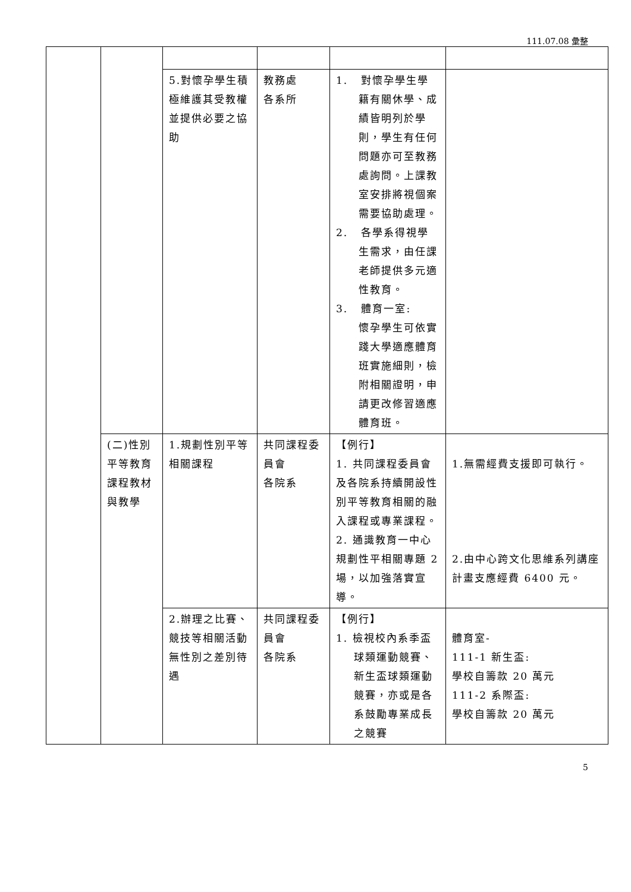111.07.08 彙整
| | | 5.對懷孕學生積極維護其受教權並提供必要之協助 | 教務處 各系所 | 1. 對懷孕學生學籍有關休學、成績皆明列於學則，學生有任何問題亦可至教務處詢問。上課教室安排將視個案需要協助處理。 2. 各學系得視學生需求，由任課老師提供多元適性教育。 3. 體育一室: 懷孕學生可依實踐大學適應體育班實施細則，檢附相關證明，申請更改修習適應體育班。 | |
| | (二)性別平等教育課程教材與教學 | 1.規劃性別平等相關課程 | 共同課程委員會 各院系 | 【例行】 1. 共同課程委員會及各院系持續開設性別平等教育相關的融入課程或專業課程。 2. 通識教育一中心規劃性平相關專題 2 場，以加強落實宣導。 | 1.無需經費支援即可執行。 2.由中心跨文化思維系列講座計畫支應經費 6400 元。 |
| | | 2.辦理之比賽、競技等相關活動無性別之差別待遇 | 共同課程委員會 各院系 | 【例行】 1. 檢視校內系季盃球類運動競賽、新生盃球類運動競賽，亦或是各系鼓勵專業成長之競賽 | 體育室- 111-1 新生盃: 學校自籌款 20 萬元 111-2 系際盃: 學校自籌款 20 萬元 |
5